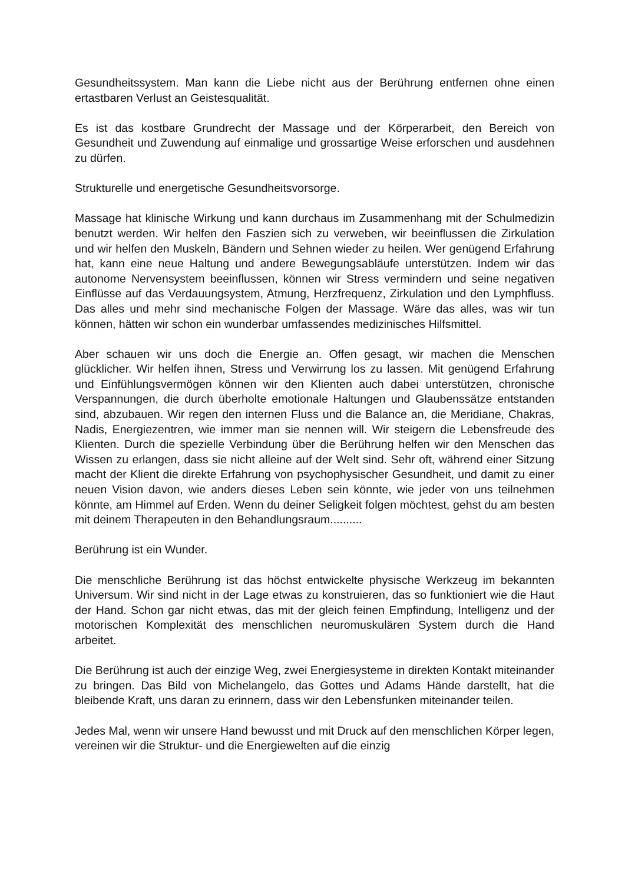Gesundheitssystem. Man kann die Liebe nicht aus der Berührung entfernen ohne einen ertastbaren Verlust an Geistesqualität.
Es ist das kostbare Grundrecht der Massage und der Körperarbeit, den Bereich von Gesundheit und Zuwendung auf einmalige und grossartige Weise erforschen und ausdehnen zu dürfen.
Strukturelle und energetische Gesundheitsvorsorge.
Massage hat klinische Wirkung und kann durchaus im Zusammenhang mit der Schulmedizin benutzt werden. Wir helfen den Faszien sich zu verweben, wir beeinflussen die Zirkulation und wir helfen den Muskeln, Bändern und Sehnen wieder zu heilen. Wer genügend Erfahrung hat, kann eine neue Haltung und andere Bewegungsabläufe unterstützen. Indem wir das autonome Nervensystem beeinflussen, können wir Stress vermindern und seine negativen Einflüsse auf das Verdauungsystem, Atmung, Herzfrequenz, Zirkulation und den Lymphfluss. Das alles und mehr sind mechanische Folgen der Massage. Wäre das alles, was wir tun können, hätten wir schon ein wunderbar umfassendes medizinisches Hilfsmittel.
Aber schauen wir uns doch die Energie an. Offen gesagt, wir machen die Menschen glücklicher. Wir helfen ihnen, Stress und Verwirrung los zu lassen. Mit genügend Erfahrung und Einfühlungsvermögen können wir den Klienten auch dabei unterstützen, chronische Verspannungen, die durch überholte emotionale Haltungen und Glaubenssätze entstanden sind, abzubauen. Wir regen den internen Fluss und die Balance an, die Meridiane, Chakras, Nadis, Energiezentren, wie immer man sie nennen will. Wir steigern die Lebensfreude des Klienten. Durch die spezielle Verbindung über die Berührung helfen wir den Menschen das Wissen zu erlangen, dass sie nicht alleine auf der Welt sind. Sehr oft, während einer Sitzung macht der Klient die direkte Erfahrung von psychophysischer Gesundheit, und damit zu einer neuen Vision davon, wie anders dieses Leben sein könnte, wie jeder von uns teilnehmen könnte, am Himmel auf Erden. Wenn du deiner Seligkeit folgen möchtest, gehst du am besten mit deinem Therapeuten in den Behandlungsraum..........
Berührung ist ein Wunder.
Die menschliche Berührung ist das höchst entwickelte physische Werkzeug im bekannten Universum. Wir sind nicht in der Lage etwas zu konstruieren, das so funktioniert wie die Haut der Hand. Schon gar nicht etwas, das mit der gleich feinen Empfindung, Intelligenz und der motorischen Komplexität des menschlichen neuromuskulären System durch die Hand arbeitet.
Die Berührung ist auch der einzige Weg, zwei Energiesysteme in direkten Kontakt miteinander zu bringen. Das Bild von Michelangelo, das Gottes und Adams Hände darstellt, hat die bleibende Kraft, uns daran zu erinnern, dass wir den Lebensfunken miteinander teilen.
Jedes Mal, wenn wir unsere Hand bewusst und mit Druck auf den menschlichen Körper legen, vereinen wir die Struktur- und die Energiewelten auf die einzig